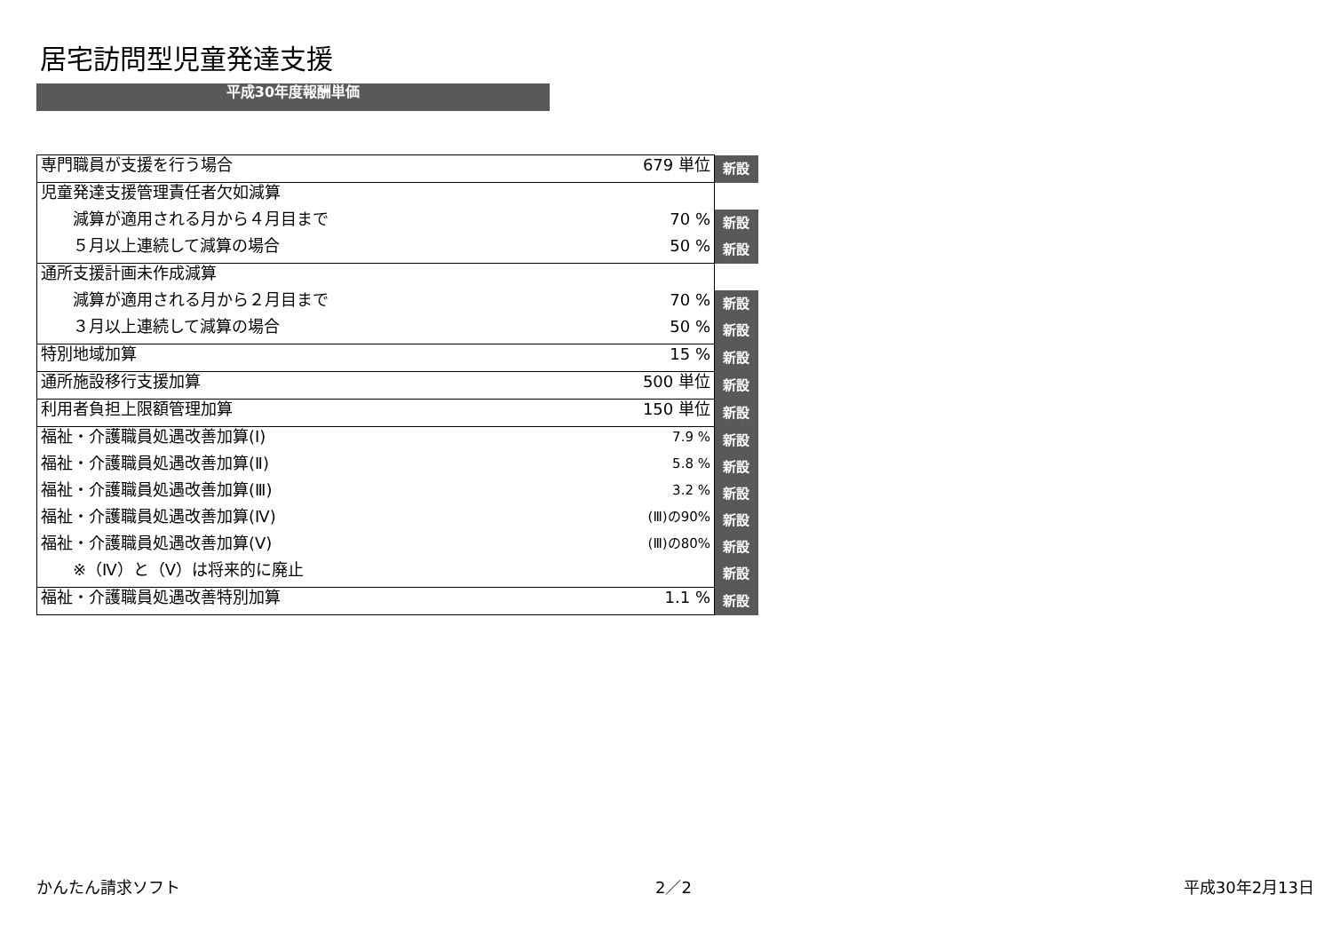居宅訪問型児童発達支援
平成30年度報酬単価
| 専門職員が支援を行う場合 | 679 単位 | 新設 |
| 児童発達支援管理責任者欠如減算 | | |
| 減算が適用される月から４月目まで | 70 % | 新設 |
| ５月以上連続して減算の場合 | 50 % | 新設 |
| 通所支援計画未作成減算 | | |
| 減算が適用される月から２月目まで | 70 % | 新設 |
| ３月以上連続して減算の場合 | 50 % | 新設 |
| 特別地域加算 | 15 % | 新設 |
| 通所施設移行支援加算 | 500 単位 | 新設 |
| 利用者負担上限額管理加算 | 150 単位 | 新設 |
| 福祉・介護職員処遇改善加算(Ⅰ) | 7.9 % | 新設 |
| 福祉・介護職員処遇改善加算(Ⅱ) | 5.8 % | 新設 |
| 福祉・介護職員処遇改善加算(Ⅲ) | 3.2 % | 新設 |
| 福祉・介護職員処遇改善加算(Ⅳ) | (Ⅲ)の90% | 新設 |
| 福祉・介護職員処遇改善加算(Ⅴ) | (Ⅲ)の80% | 新設 |
| ※（Ⅳ）と（Ⅴ）は将来的に廃止 | | 新設 |
| 福祉・介護職員処遇改善特別加算 | 1.1 % | 新設 |
かんたん請求ソフト 2／2 平成30年2月13日